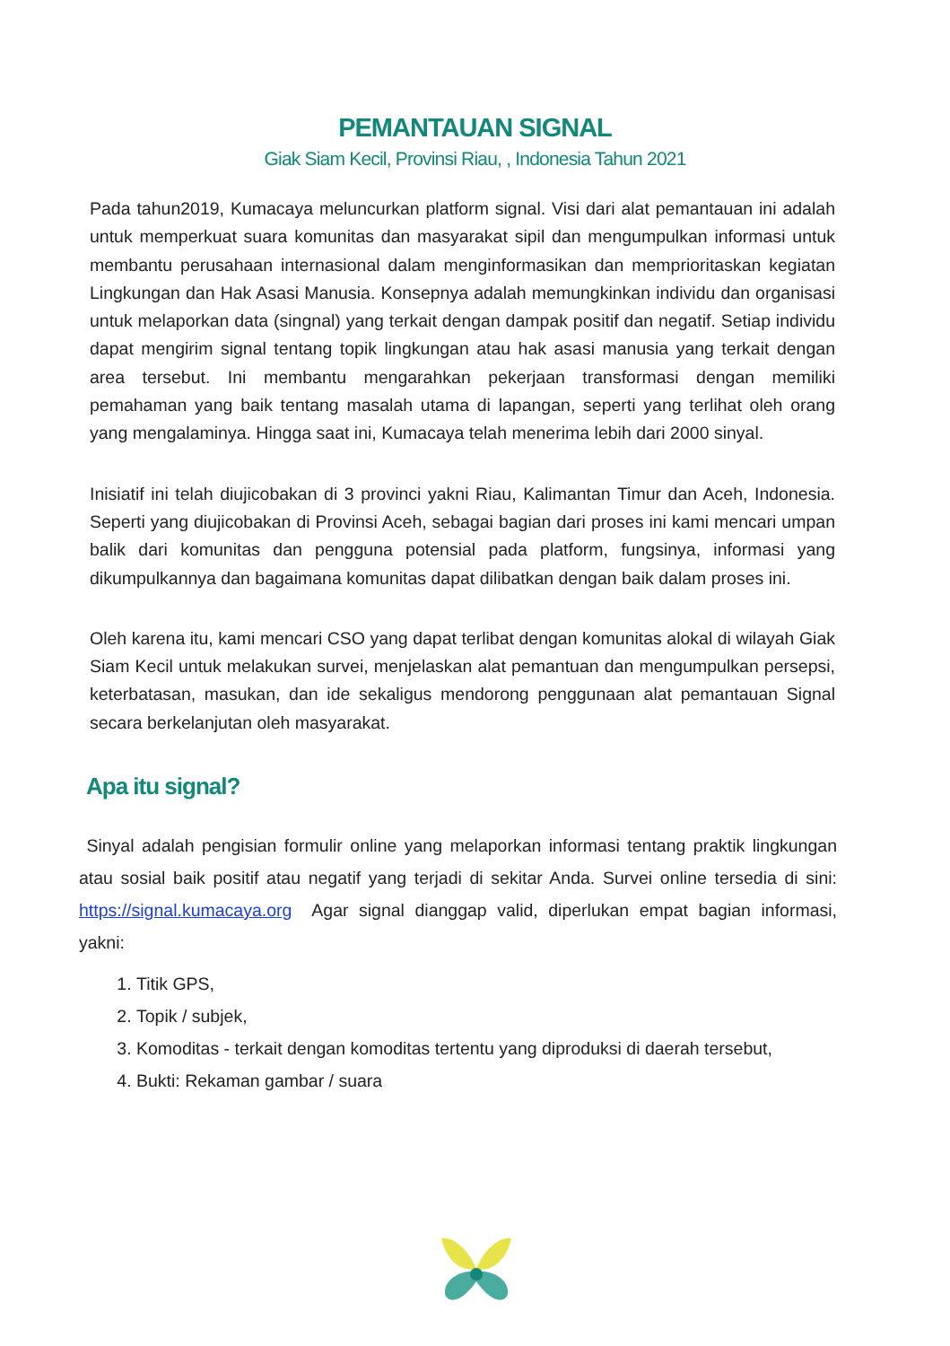PEMANTAUAN SIGNAL
Giak Siam Kecil, Provinsi Riau, , Indonesia Tahun 2021
Pada tahun2019, Kumacaya meluncurkan platform signal. Visi dari alat pemantauan ini adalah untuk memperkuat suara komunitas dan masyarakat sipil dan mengumpulkan informasi untuk membantu perusahaan internasional dalam menginformasikan dan memprioritaskan kegiatan Lingkungan dan Hak Asasi Manusia. Konsepnya adalah memungkinkan individu dan organisasi untuk melaporkan data (singnal) yang terkait dengan dampak positif dan negatif. Setiap individu dapat mengirim signal tentang topik lingkungan atau hak asasi manusia yang terkait dengan area tersebut. Ini membantu mengarahkan pekerjaan transformasi dengan memiliki pemahaman yang baik tentang masalah utama di lapangan, seperti yang terlihat oleh orang yang mengalaminya. Hingga saat ini, Kumacaya telah menerima lebih dari 2000 sinyal.
Inisiatif ini telah diujicobakan di 3 provinci yakni Riau, Kalimantan Timur dan Aceh, Indonesia. Seperti yang diujicobakan di Provinsi Aceh, sebagai bagian dari proses ini kami mencari umpan balik dari komunitas dan pengguna potensial pada platform, fungsinya, informasi yang dikumpulkannya dan bagaimana komunitas dapat dilibatkan dengan baik dalam proses ini.
Oleh karena itu, kami mencari CSO yang dapat terlibat dengan komunitas alokal di wilayah Giak Siam Kecil untuk melakukan survei, menjelaskan alat pemantuan dan mengumpulkan persepsi, keterbatasan, masukan, dan ide sekaligus mendorong penggunaan alat pemantauan Signal secara berkelanjutan oleh masyarakat.
Apa itu signal?
Sinyal adalah pengisian formulir online yang melaporkan informasi tentang praktik lingkungan atau sosial baik positif atau negatif yang terjadi di sekitar Anda. Survei online tersedia di sini: https://signal.kumacaya.org Agar signal dianggap valid, diperlukan empat bagian informasi, yakni:
1. Titik GPS,
2. Topik / subjek,
3. Komoditas - terkait dengan komoditas tertentu yang diproduksi di daerah tersebut,
4. Bukti: Rekaman gambar / suara